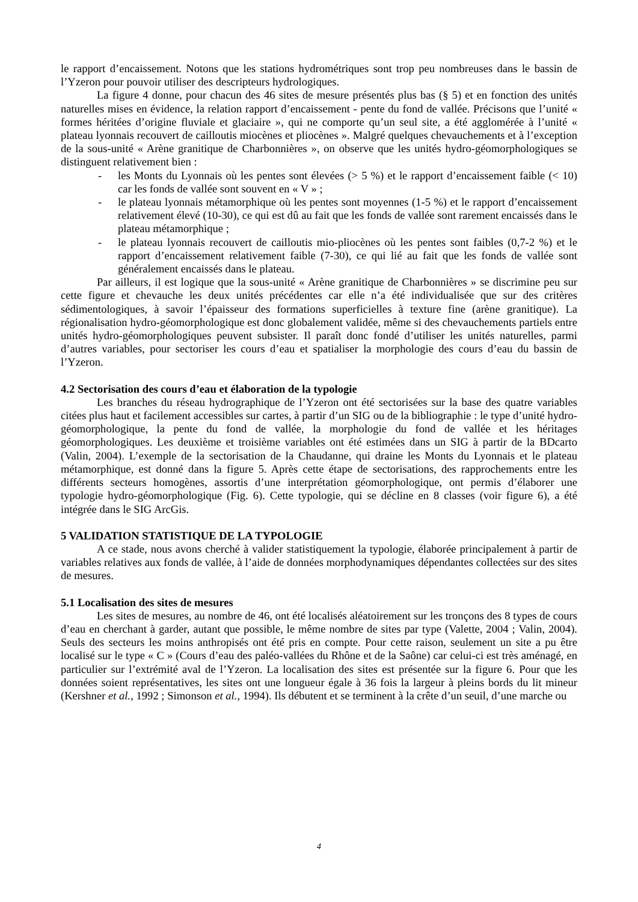le rapport d’encaissement. Notons que les stations hydrométriques sont trop peu nombreuses dans le bassin de l’Yzeron pour pouvoir utiliser des descripteurs hydrologiques.
La figure 4 donne, pour chacun des 46 sites de mesure présentés plus bas (§ 5) et en fonction des unités naturelles mises en évidence, la relation rapport d’encaissement - pente du fond de vallée. Précisons que l’unité « formes héritées d’origine fluviale et glaciaire », qui ne comporte qu’un seul site, a été agglomérée à l’unité « plateau lyonnais recouvert de cailloutis miocènes et pliocènes ». Malgré quelques chevauchements et à l’exception de la sous-unité « Arène granitique de Charbonnières », on observe que les unités hydro-géomorphologiques se distinguent relativement bien :
- les Monts du Lyonnais où les pentes sont élevées (> 5 %) et le rapport d’encaissement faible (< 10) car les fonds de vallée sont souvent en « V » ;
- le plateau lyonnais métamorphique où les pentes sont moyennes (1-5 %) et le rapport d’encaissement relativement élevé (10-30), ce qui est dû au fait que les fonds de vallée sont rarement encaissés dans le plateau métamorphique ;
- le plateau lyonnais recouvert de cailloutis mio-pliocènes où les pentes sont faibles (0,7-2 %) et le rapport d’encaissement relativement faible (7-30), ce qui lié au fait que les fonds de vallée sont généralement encaissés dans le plateau.
Par ailleurs, il est logique que la sous-unité « Arène granitique de Charbonnières » se discrimine peu sur cette figure et chevauche les deux unités précédentes car elle n’a été individualisée que sur des critères sédimentologiques, à savoir l’épaisseur des formations superficielles à texture fine (arène granitique). La régionalisation hydro-géomorphologique est donc globalement validée, même si des chevauchements partiels entre unités hydro-géomorphologiques peuvent subsister. Il paraît donc fondé d’utiliser les unités naturelles, parmi d’autres variables, pour sectoriser les cours d’eau et spatialiser la morphologie des cours d’eau du bassin de l’Yzeron.
4.2 Sectorisation des cours d’eau et élaboration de la typologie
Les branches du réseau hydrographique de l’Yzeron ont été sectorisées sur la base des quatre variables citées plus haut et facilement accessibles sur cartes, à partir d’un SIG ou de la bibliographie : le type d’unité hydro-géomorphologique, la pente du fond de vallée, la morphologie du fond de vallée et les héritages géomorphologiques. Les deuxième et troisième variables ont été estimées dans un SIG à partir de la BDcarto (Valin, 2004). L’exemple de la sectorisation de la Chaudanne, qui draine les Monts du Lyonnais et le plateau métamorphique, est donné dans la figure 5. Après cette étape de sectorisations, des rapprochements entre les différents secteurs homogènes, assortis d’une interprétation géomorphologique, ont permis d’élaborer une typologie hydro-géomorphologique (Fig. 6). Cette typologie, qui se décline en 8 classes (voir figure 6), a été intégrée dans le SIG ArcGis.
5 VALIDATION STATISTIQUE DE LA TYPOLOGIE
A ce stade, nous avons cherché à valider statistiquement la typologie, élaborée principalement à partir de variables relatives aux fonds de vallée, à l’aide de données morphodynamiques dépendantes collectées sur des sites de mesures.
5.1 Localisation des sites de mesures
Les sites de mesures, au nombre de 46, ont été localisés aléatoirement sur les tronçons des 8 types de cours d’eau en cherchant à garder, autant que possible, le même nombre de sites par type (Valette, 2004 ; Valin, 2004). Seuls des secteurs les moins anthropisés ont été pris en compte. Pour cette raison, seulement un site a pu être localisé sur le type « C » (Cours d’eau des paléo-vallées du Rhône et de la Saône) car celui-ci est très aménagé, en particulier sur l’extrémité aval de l’Yzeron. La localisation des sites est présentée sur la figure 6. Pour que les données soient représentatives, les sites ont une longueur égale à 36 fois la largeur à pleins bords du lit mineur (Kershner et al., 1992 ; Simonson et al., 1994). Ils débutent et se terminent à la crête d’un seuil, d’une marche ou
4